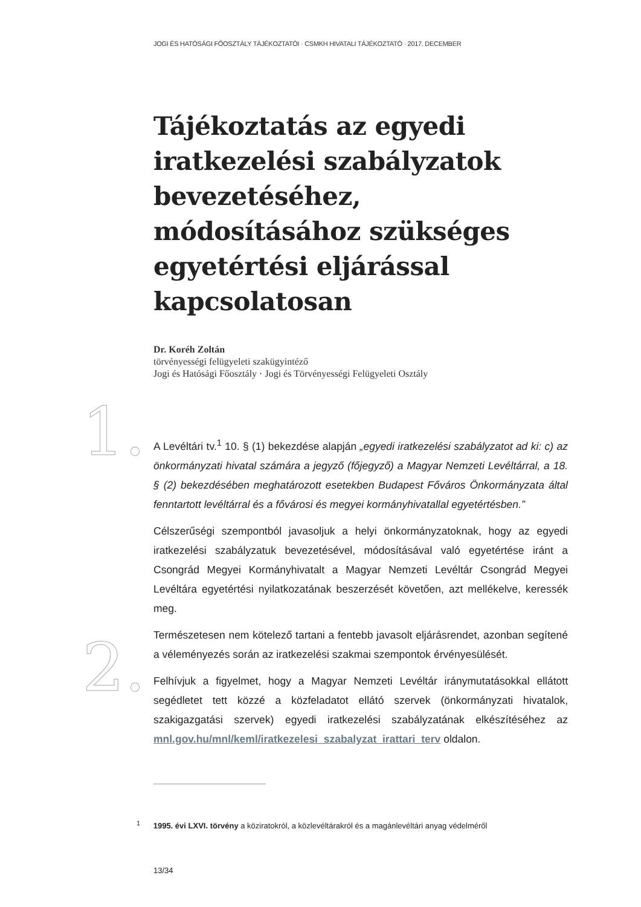JOGI ÉS HATÓSÁGI FŐOSZTÁLY TÁJÉKOZTATÓI · CSMKH HIVATALI TÁJÉKOZTATÓ · 2017. DECEMBER
1.
2.
Tájékoztatás az egyedi iratkezelési szabályzatok bevezetéséhez, módosításához szükséges egyetértési eljárással kapcsolatosan
Dr. Koréh Zoltán
törvényességi felügyeleti szakügyintéző
Jogi és Hatósági Főosztály · Jogi és Törvényességi Felügyeleti Osztály
A Levéltári tv.<sup>1</sup> 10. § (1) bekezdése alapján „egyedi iratkezelési szabályzatot ad ki: c) az önkormányzati hivatal számára a jegyző (főjegyző) a Magyar Nemzeti Levéltárral, a 18. § (2) bekezdésében meghatározott esetekben Budapest Főváros Önkormányzata által fenntartott levéltárral és a fővárosi és megyei kormányhivatallal egyetértésben.”
Célszerűségi szempontból javasoljuk a helyi önkormányzatoknak, hogy az egyedi iratkezelési szabályzatuk bevezetésével, módosításával való egyetértése iránt a Csongrád Megyei Kormányhivatalt a Magyar Nemzeti Levéltár Csongrád Megyei Levéltára egyetértési nyilatkozatának beszerzését követően, azt mellékelve, keressék meg.
Természetesen nem kötelező tartani a fentebb javasolt eljárásrendet, azonban segítené a véleményezés során az iratkezelési szakmai szempontok érvényesülését.
Felhívjuk a figyelmet, hogy a Magyar Nemzeti Levéltár iránymutatásokkal ellátott segédletet tett közzé a közfeladatot ellátó szervek (önkormányzati hivatalok, szakigazgatási szervek) egyedi iratkezelési szabályzatának elkészítéséhez az mnl.gov.hu/mnl/keml/iratkezelesi_szabalyzat_irattari_terv oldalon.
<sup>1</sup> 1995. évi LXVI. törvény a köziratokról, a közlevéltárakról és a magánlevéltári anyag védelméről
13/34